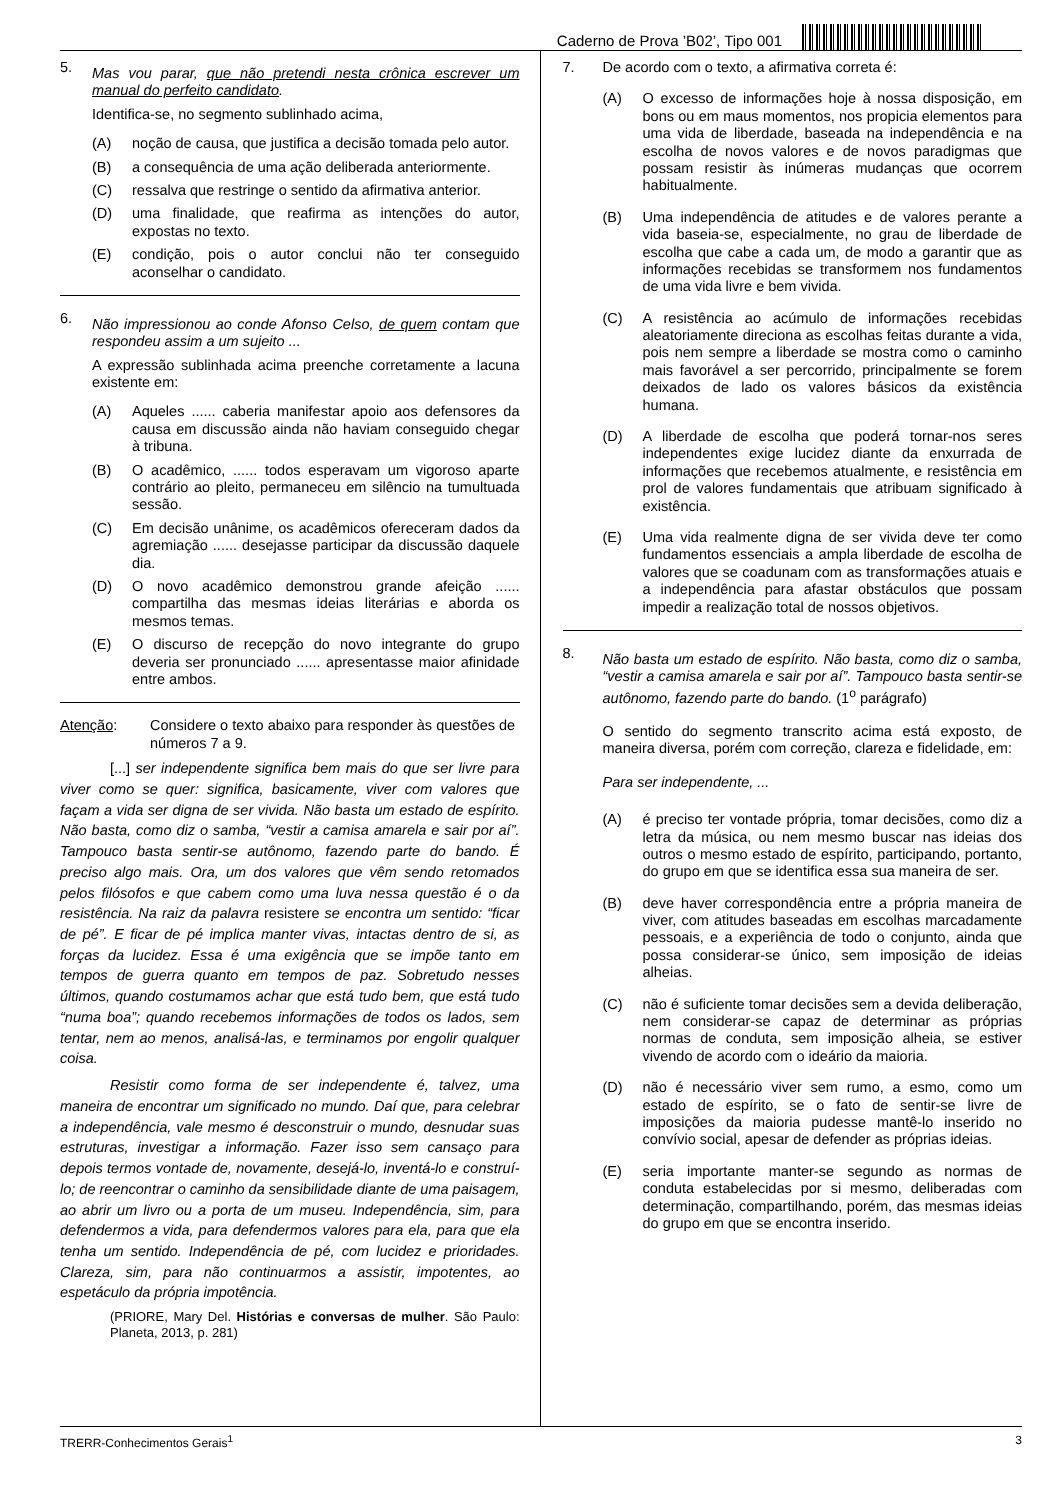Caderno de Prova ’B02’, Tipo 001
5.
Mas vou parar, que não pretendi nesta crônica escrever um manual do perfeito candidato.
Identifica-se, no segmento sublinhado acima,
(A) noção de causa, que justifica a decisão tomada pelo autor.
(B) a consequência de uma ação deliberada anteriormente.
(C) ressalva que restringe o sentido da afirmativa anterior.
(D) uma finalidade, que reafirma as intenções do autor, expostas no texto.
(E) condição, pois o autor conclui não ter conseguido aconselhar o candidato.
6.
Não impressionou ao conde Afonso Celso, de quem contam que respondeu assim a um sujeito ...
A expressão sublinhada acima preenche corretamente a lacuna existente em:
(A) Aqueles ...... caberia manifestar apoio aos defensores da causa em discussão ainda não haviam conseguido chegar à tribuna.
(B) O acadêmico, ...... todos esperavam um vigoroso aparte contrário ao pleito, permaneceu em silêncio na tumultuada sessão.
(C) Em decisão unânime, os acadêmicos ofereceram dados da agremiação ...... desejasse participar da discussão daquele dia.
(D) O novo acadêmico demonstrou grande afeição ...... compartilha das mesmas ideias literárias e aborda os mesmos temas.
(E) O discurso de recepção do novo integrante do grupo deveria ser pronunciado ...... apresentasse maior afinidade entre ambos.
Atenção: Considere o texto abaixo para responder às questões de números 7 a 9.
[...] ser independente significa bem mais do que ser livre para viver como se quer: significa, basicamente, viver com valores que façam a vida ser digna de ser vivida. Não basta um estado de espírito. Não basta, como diz o samba, “vestir a camisa amarela e sair por aí”. Tampouco basta sentir-se autônomo, fazendo parte do bando. É preciso algo mais. Ora, um dos valores que vêm sendo retomados pelos filósofos e que cabem como uma luva nessa questão é o da resistência. Na raiz da palavra resistere se encontra um sentido: “ficar de pé”. E ficar de pé implica manter vivas, intactas dentro de si, as forças da lucidez. Essa é uma exigência que se impõe tanto em tempos de guerra quanto em tempos de paz. Sobretudo nesses últimos, quando costumamos achar que está tudo bem, que está tudo “numa boa”; quando recebemos informações de todos os lados, sem tentar, nem ao menos, analisá-las, e terminamos por engolir qualquer coisa.
Resistir como forma de ser independente é, talvez, uma maneira de encontrar um significado no mundo. Daí que, para celebrar a independência, vale mesmo é desconstruir o mundo, desnudar suas estruturas, investigar a informação. Fazer isso sem cansaço para depois termos vontade de, novamente, desejá-lo, inventá-lo e construí-lo; de reencontrar o caminho da sensibilidade diante de uma paisagem, ao abrir um livro ou a porta de um museu. Independência, sim, para defendermos a vida, para defendermos valores para ela, para que ela tenha um sentido. Independência de pé, com lucidez e prioridades. Clareza, sim, para não continuarmos a assistir, impotentes, ao espetáculo da própria impotência.
(PRIORE, Mary Del. Histórias e conversas de mulher. São Paulo: Planeta, 2013, p. 281)
7. De acordo com o texto, a afirmativa correta é:
(A) O excesso de informações hoje à nossa disposição, em bons ou em maus momentos, nos propicia elementos para uma vida de liberdade, baseada na independência e na escolha de novos valores e de novos paradigmas que possam resistir às inúmeras mudanças que ocorrem habitualmente.
(B) Uma independência de atitudes e de valores perante a vida baseia-se, especialmente, no grau de liberdade de escolha que cabe a cada um, de modo a garantir que as informações recebidas se transformem nos fundamentos de uma vida livre e bem vivida.
(C) A resistência ao acúmulo de informações recebidas aleatoriamente direciona as escolhas feitas durante a vida, pois nem sempre a liberdade se mostra como o caminho mais favorável a ser percorrido, principalmente se forem deixados de lado os valores básicos da existência humana.
(D) A liberdade de escolha que poderá tornar-nos seres independentes exige lucidez diante da enxurrada de informações que recebemos atualmente, e resistência em prol de valores fundamentais que atribuam significado à existência.
(E) Uma vida realmente digna de ser vivida deve ter como fundamentos essenciais a ampla liberdade de escolha de valores que se coadunam com as transformações atuais e a independência para afastar obstáculos que possam impedir a realização total de nossos objetivos.
8.
Não basta um estado de espírito. Não basta, como diz o samba, “vestir a camisa amarela e sair por aí”. Tampouco basta sentir-se autônomo, fazendo parte do bando. (1<sup>o</sup> parágrafo)
O sentido do segmento transcrito acima está exposto, de maneira diversa, porém com correção, clareza e fidelidade, em:
Para ser independente, ...
(A) é preciso ter vontade própria, tomar decisões, como diz a letra da música, ou nem mesmo buscar nas ideias dos outros o mesmo estado de espírito, participando, portanto, do grupo em que se identifica essa sua maneira de ser.
(B) deve haver correspondência entre a própria maneira de viver, com atitudes baseadas em escolhas marcadamente pessoais, e a experiência de todo o conjunto, ainda que possa considerar-se único, sem imposição de ideias alheias.
(C) não é suficiente tomar decisões sem a devida deliberação, nem considerar-se capaz de determinar as próprias normas de conduta, sem imposição alheia, se estiver vivendo de acordo com o ideário da maioria.
(D) não é necessário viver sem rumo, a esmo, como um estado de espírito, se o fato de sentir-se livre de imposições da maioria pudesse mantê-lo inserido no convívio social, apesar de defender as próprias ideias.
(E) seria importante manter-se segundo as normas de conduta estabelecidas por si mesmo, deliberadas com determinação, compartilhando, porém, das mesmas ideias do grupo em que se encontra inserido.
TRERR-Conhecimentos Gerais<sup>1</sup> 3